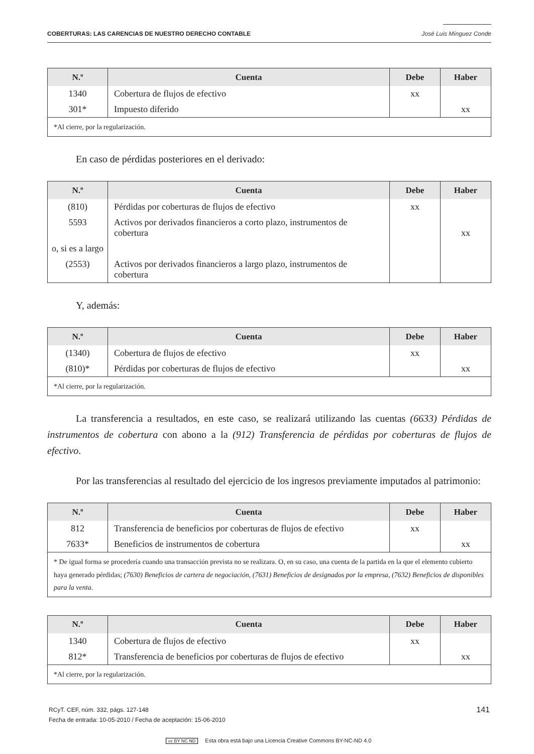COBERTURAS: LAS CARENCIAS DE NUESTRO DERECHO CONTABLE José Luis Mínguez Conde
| N.º | Cuenta | Debe | Haber |
| --- | --- | --- | --- |
| 1340 | Cobertura de flujos de efectivo | xx | |
| 301* | Impuesto diferido | | xx |
| *Al cierre, por la regularización. | | | |
En caso de pérdidas posteriores en el derivado:
| N.º | Cuenta | Debe | Haber |
| --- | --- | --- | --- |
| (810) | Pérdidas por coberturas de flujos de efectivo | xx | |
| 5593 | Activos por derivados financieros a corto plazo, instrumentos de cobertura | | xx |
| o, si es a largo | | | |
| (2553) | Activos por derivados financieros a largo plazo, instrumentos de cobertura | | |
Y, además:
| N.º | Cuenta | Debe | Haber |
| --- | --- | --- | --- |
| (1340) | Cobertura de flujos de efectivo | xx | |
| (810)* | Pérdidas por coberturas de flujos de efectivo | | xx |
| *Al cierre, por la regularización. | | | |
La transferencia a resultados, en este caso, se realizará utilizando las cuentas (6633) Pérdidas de instrumentos de cobertura con abono a la (912) Transferencia de pérdidas por coberturas de flujos de efectivo.
Por las transferencias al resultado del ejercicio de los ingresos previamente imputados al patrimonio:
| N.º | Cuenta | Debe | Haber |
| --- | --- | --- | --- |
| 812 | Transferencia de beneficios por coberturas de flujos de efectivo | xx | |
| 7633* | Beneficios de instrumentos de cobertura | | xx |
| * De igual forma se procedería cuando una transacción prevista no se realizara. O, en su caso, una cuenta de la partida en la que el elemento cubierto haya generado pérdidas; (7630) Beneficios de cartera de negociación , (7631) Beneficios de designados por la empresa , (7632) Beneficios de disponibles para la venta . | | | |
| N.º | Cuenta | Debe | Haber |
| --- | --- | --- | --- |
| 1340 | Cobertura de flujos de efectivo | xx | |
| 812* | Transferencia de beneficios por coberturas de flujos de efectivo | | xx |
| *Al cierre, por la regularización. | | | |
RCyT. CEF, núm. 332, págs. 127-148
Fecha de entrada: 10-05-2010 / Fecha de aceptación: 15-06-2010
141
cc BY NC ND Esta obra está bajo una Licencia Creative Commons BY-NC-ND 4.0